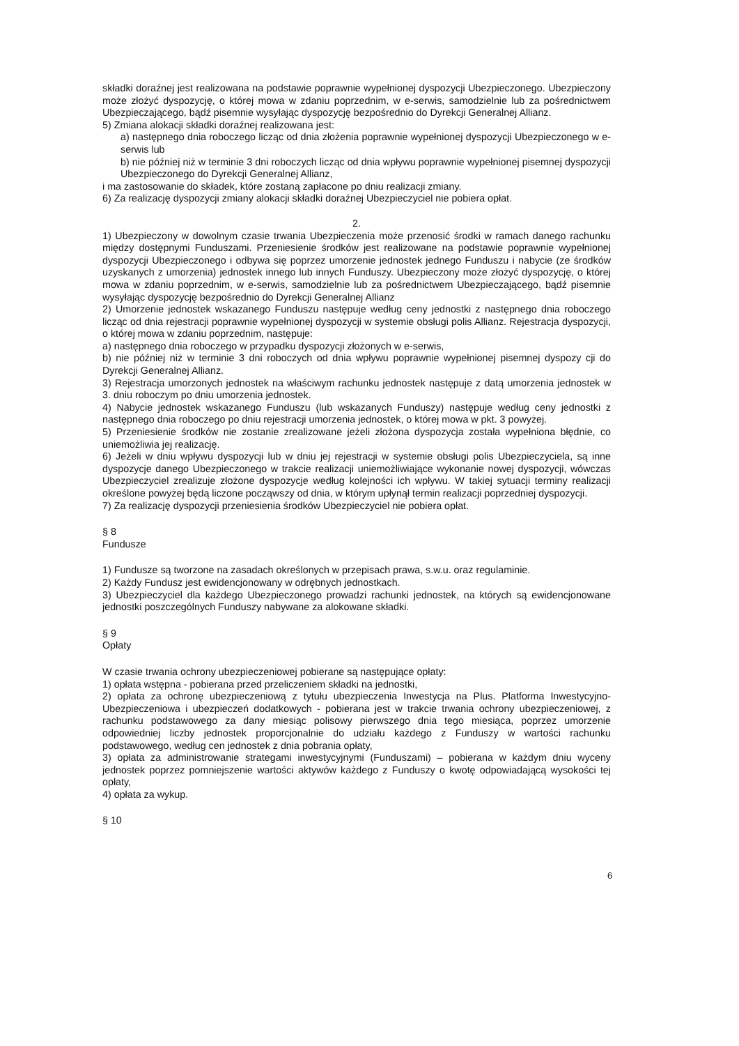składki doraźnej jest realizowana na podstawie poprawnie wypełnionej dyspozycji Ubezpieczonego. Ubezpieczony może złożyć dyspozycję, o której mowa w zdaniu poprzednim, w e-serwis, samodzielnie lub za pośrednictwem Ubezpieczającego, bądź pisemnie wysyłając dyspozycję bezpośrednio do Dyrekcji Generalnej Allianz.
5) Zmiana alokacji składki doraźnej realizowana jest:
a) następnego dnia roboczego licząc od dnia złożenia poprawnie wypełnionej dyspozycji Ubezpieczonego w e-serwis lub
b) nie później niż w terminie 3 dni roboczych licząc od dnia wpływu poprawnie wypełnionej pisemnej dyspozycji Ubezpieczonego do Dyrekcji Generalnej Allianz,
i ma zastosowanie do składek, które zostaną zapłacone po dniu realizacji zmiany.
6) Za realizację dyspozycji zmiany alokacji składki doraźnej Ubezpieczyciel nie pobiera opłat.
2.
1) Ubezpieczony w dowolnym czasie trwania Ubezpieczenia może przenosić środki w ramach danego rachunku między dostępnymi Funduszami. Przeniesienie środków jest realizowane na podstawie poprawnie wypełnionej dyspozycji Ubezpieczonego i odbywa się poprzez umorzenie jednostek jednego Funduszu i nabycie (ze środków uzyskanych z umorzenia) jednostek innego lub innych Funduszy. Ubezpieczony może złożyć dyspozycję, o której mowa w zdaniu poprzednim, w e-serwis, samodzielnie lub za pośrednictwem Ubezpieczającego, bądź pisemnie wysyłając dyspozycję bezpośrednio do Dyrekcji Generalnej Allianz
2) Umorzenie jednostek wskazanego Funduszu następuje według ceny jednostki z następnego dnia roboczego licząc od dnia rejestracji poprawnie wypełnionej dyspozycji w systemie obsługi polis Allianz. Rejestracja dyspozycji, o której mowa w zdaniu poprzednim, następuje:
a) następnego dnia roboczego w przypadku dyspozycji złożonych w e-serwis,
b) nie później niż w terminie 3 dni roboczych od dnia wpływu poprawnie wypełnionej pisemnej dyspozy cji do Dyrekcji Generalnej Allianz.
3) Rejestracja umorzonych jednostek na właściwym rachunku jednostek następuje z datą umorzenia jednostek w 3. dniu roboczym po dniu umorzenia jednostek.
4) Nabycie jednostek wskazanego Funduszu (lub wskazanych Funduszy) następuje według ceny jednostki z następnego dnia roboczego po dniu rejestracji umorzenia jednostek, o której mowa w pkt. 3 powyżej.
5) Przeniesienie środków nie zostanie zrealizowane jeżeli złożona dyspozycja została wypełniona błędnie, co uniemożliwia jej realizację.
6) Jeżeli w dniu wpływu dyspozycji lub w dniu jej rejestracji w systemie obsługi polis Ubezpieczyciela, są inne dyspozycje danego Ubezpieczonego w trakcie realizacji uniemożliwiające wykonanie nowej dyspozycji, wówczas Ubezpieczyciel zrealizuje złożone dyspozycje według kolejności ich wpływu. W takiej sytuacji terminy realizacji określone powyżej będą liczone począwszy od dnia, w którym upłynął termin realizacji poprzedniej dyspozycji.
7) Za realizację dyspozycji przeniesienia środków Ubezpieczyciel nie pobiera opłat.
§ 8
Fundusze
1) Fundusze są tworzone na zasadach określonych w przepisach prawa, s.w.u. oraz regulaminie.
2) Każdy Fundusz jest ewidencjonowany w odrębnych jednostkach.
3) Ubezpieczyciel dla każdego Ubezpieczonego prowadzi rachunki jednostek, na których są ewidencjonowane jednostki poszczególnych Funduszy nabywane za alokowane składki.
§ 9
Opłaty
W czasie trwania ochrony ubezpieczeniowej pobierane są następujące opłaty:
1) opłata wstępna - pobierana przed przeliczeniem składki na jednostki,
2) opłata za ochronę ubezpieczeniową z tytułu ubezpieczenia Inwestycja na Plus. Platforma Inwestycyjno-Ubezpieczeniowa i ubezpieczeń dodatkowych - pobierana jest w trakcie trwania ochrony ubezpieczeniowej, z rachunku podstawowego za dany miesiąc polisowy pierwszego dnia tego miesiąca, poprzez umorzenie odpowiedniej liczby jednostek proporcjonalnie do udziału każdego z Funduszy w wartości rachunku podstawowego, według cen jednostek z dnia pobrania opłaty,
3) opłata za administrowanie strategami inwestycyjnymi (Funduszami) – pobierana w każdym dniu wyceny jednostek poprzez pomniejszenie wartości aktywów każdego z Funduszy o kwotę odpowiadającą wysokości tej opłaty,
4) opłata za wykup.
§ 10
6